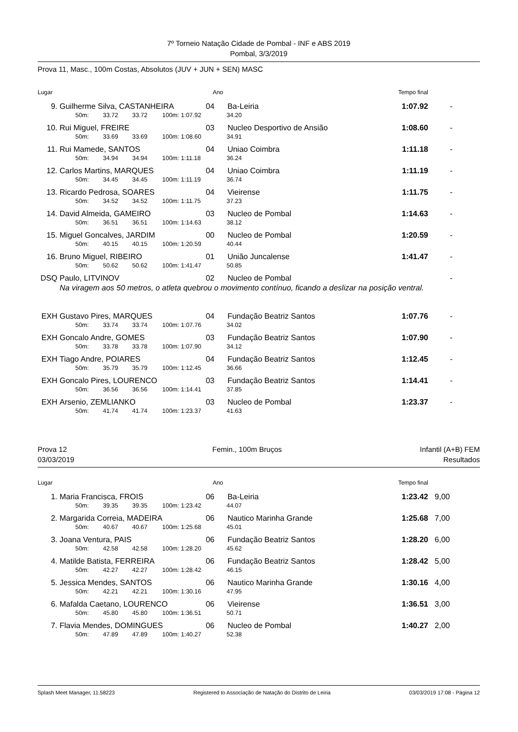7º Torneio Natação Cidade de Pombal - INF e ABS 2019
Pombal, 3/3/2019
Prova 11, Masc., 100m Costas, Absolutos (JUV + JUN + SEN) MASC
| Lugar | | | | | Ano | | Tempo final | |
| --- | --- | --- | --- | --- | --- | --- | --- | --- |
| 9. | Guilherme Silva, CASTANHEIRA | | | | 04 | Ba-Leiria | 1:07.92 | - |
| | 50m: | 33.72 | 33.72 | 100m: | 1:07.92 | 34.20 | | |
| 10. | Rui Miguel, FREIRE | | | | 03 | Nucleo Desportivo de Ansião | 1:08.60 | - |
| | 50m: | 33.69 | 33.69 | 100m: | 1:08.60 | 34.91 | | |
| 11. | Rui Mamede, SANTOS | | | | 04 | Uniao Coimbra | 1:11.18 | - |
| | 50m: | 34.94 | 34.94 | 100m: | 1:11.18 | 36.24 | | |
| 12. | Carlos Martins, MARQUES | | | | 04 | Uniao Coimbra | 1:11.19 | - |
| | 50m: | 34.45 | 34.45 | 100m: | 1:11.19 | 36.74 | | |
| 13. | Ricardo Pedrosa, SOARES | | | | 04 | Vieirense | 1:11.75 | - |
| | 50m: | 34.52 | 34.52 | 100m: | 1:11.75 | 37.23 | | |
| 14. | David Almeida, GAMEIRO | | | | 03 | Nucleo de Pombal | 1:14.63 | - |
| | 50m: | 36.51 | 36.51 | 100m: | 1:14.63 | 38.12 | | |
| 15. | Miguel Goncalves, JARDIM | | | | 00 | Nucleo de Pombal | 1:20.59 | - |
| | 50m: | 40.15 | 40.15 | 100m: | 1:20.59 | 40.44 | | |
| 16. | Bruno Miguel, RIBEIRO | | | | 01 | União Juncalense | 1:41.47 | - |
| | 50m: | 50.62 | 50.62 | 100m: | 1:41.47 | 50.85 | | |
| DSQ | Paulo, LITVINOV | | | | 02 | Nucleo de Pombal | | - |
| | Na viragem aos 50 metros, o atleta quebrou o movimento contínuo, ficando a deslizar na posição ventral. | | | | | | | |
| EXH | Gustavo Pires, MARQUES | | | | 04 | Fundação Beatriz Santos | 1:07.76 | - |
| | 50m: | 33.74 | 33.74 | 100m: | 1:07.76 | 34.02 | | |
| EXH | Goncalo Andre, GOMES | | | | 03 | Fundação Beatriz Santos | 1:07.90 | - |
| | 50m: | 33.78 | 33.78 | 100m: | 1:07.90 | 34.12 | | |
| EXH | Tiago Andre, POIARES | | | | 04 | Fundação Beatriz Santos | 1:12.45 | - |
| | 50m: | 35.79 | 35.79 | 100m: | 1:12.45 | 36.66 | | |
| EXH | Goncalo Pires, LOURENCO | | | | 03 | Fundação Beatriz Santos | 1:14.41 | - |
| | 50m: | 36.56 | 36.56 | 100m: | 1:14.41 | 37.85 | | |
| EXH | Arsenio, ZEMLIANKO | | | | 03 | Nucleo de Pombal | 1:23.37 | - |
| | 50m: | 41.74 | 41.74 | 100m: | 1:23.37 | 41.63 | | |
Prova 12
03/03/2019
Femin., 100m Bruços Infantil (A+B) FEM
Resultados
| Lugar | | | | | Ano | | Tempo final | |
| --- | --- | --- | --- | --- | --- | --- | --- | --- |
| 1. | Maria Francisca, FROIS | | | | 06 | Ba-Leiria | 1:23.42 | 9,00 |
| | 50m: | 39.35 | 39.35 | 100m: | 1:23.42 | 44.07 | | |
| 2. | Margarida Correia, MADEIRA | | | | 06 | Nautico Marinha Grande | 1:25.68 | 7,00 |
| | 50m: | 40.67 | 40.67 | 100m: | 1:25.68 | 45.01 | | |
| 3. | Joana Ventura, PAIS | | | | 06 | Fundação Beatriz Santos | 1:28.20 | 6,00 |
| | 50m: | 42.58 | 42.58 | 100m: | 1:28.20 | 45.62 | | |
| 4. | Matilde Batista, FERREIRA | | | | 06 | Fundação Beatriz Santos | 1:28.42 | 5,00 |
| | 50m: | 42.27 | 42.27 | 100m: | 1:28.42 | 46.15 | | |
| 5. | Jessica Mendes, SANTOS | | | | 06 | Nautico Marinha Grande | 1:30.16 | 4,00 |
| | 50m: | 42.21 | 42.21 | 100m: | 1:30.16 | 47.95 | | |
| 6. | Mafalda Caetano, LOURENCO | | | | 06 | Vieirense | 1:36.51 | 3,00 |
| | 50m: | 45.80 | 45.80 | 100m: | 1:36.51 | 50.71 | | |
| 7. | Flavia Mendes, DOMINGUES | | | | 06 | Nucleo de Pombal | 1:40.27 | 2,00 |
| | 50m: | 47.89 | 47.89 | 100m: | 1:40.27 | 52.38 | | |
Splash Meet Manager, 11.58223 Registered to Associação de Natação do Distrito de Leiria 03/03/2019 17:08 - Página 12